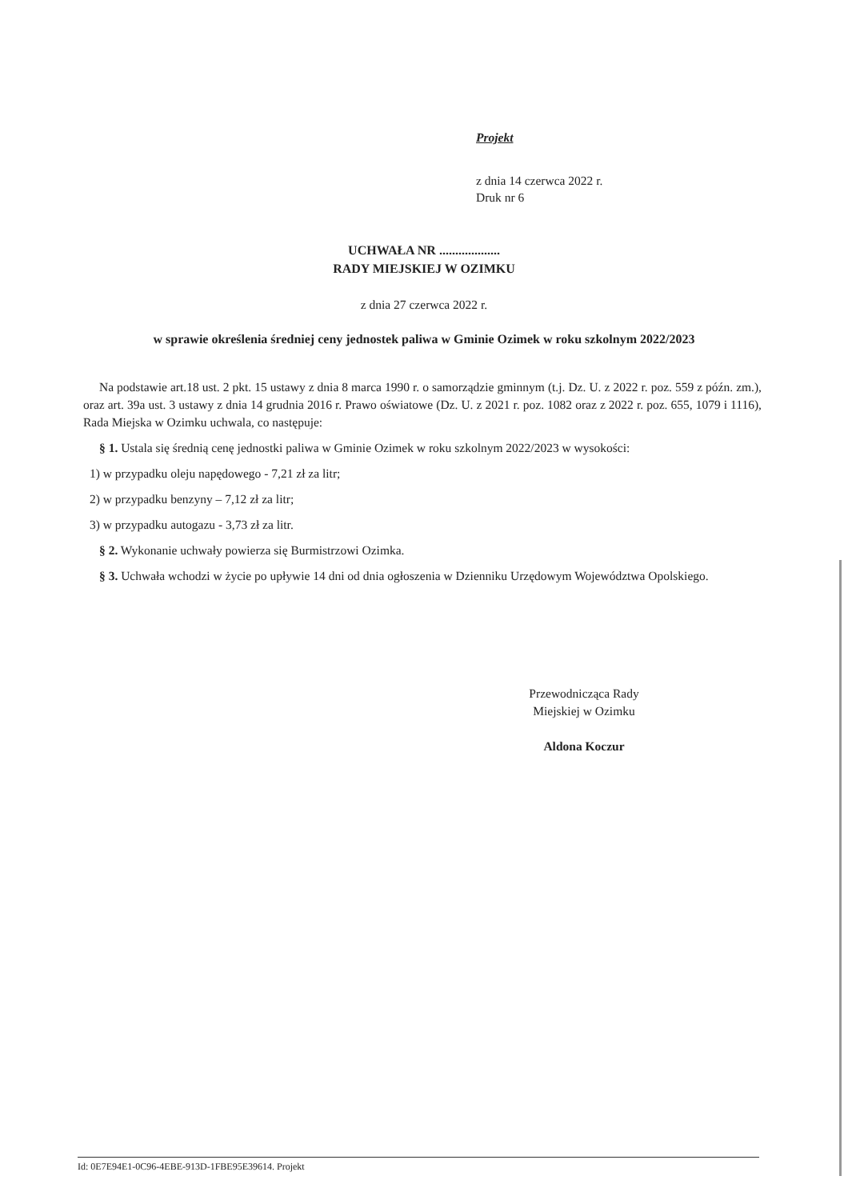Projekt
z dnia 14 czerwca 2022 r.
Druk nr 6
UCHWAŁA NR ...................
RADY MIEJSKIEJ W OZIMKU
z dnia 27 czerwca 2022 r.
w sprawie określenia średniej ceny jednostek paliwa w Gminie Ozimek w roku szkolnym 2022/2023
Na podstawie art.18 ust. 2 pkt. 15 ustawy z dnia 8 marca 1990 r. o samorządzie gminnym (t.j. Dz. U. z 2022 r. poz. 559 z późn. zm.), oraz art. 39a ust. 3 ustawy z dnia 14 grudnia 2016 r. Prawo oświatowe (Dz. U. z 2021 r. poz. 1082 oraz z 2022 r. poz. 655, 1079 i 1116), Rada Miejska w Ozimku uchwala, co następuje:
§ 1. Ustala się średnią cenę jednostki paliwa w Gminie Ozimek w roku szkolnym 2022/2023 w wysokości:
1) w przypadku oleju napędowego - 7,21 zł za litr;
2) w przypadku benzyny – 7,12 zł za litr;
3) w przypadku autogazu - 3,73 zł za litr.
§ 2. Wykonanie uchwały powierza się Burmistrzowi Ozimka.
§ 3. Uchwała wchodzi w życie po upływie 14 dni od dnia ogłoszenia w Dzienniku Urzędowym Województwa Opolskiego.
Przewodnicząca Rady
Miejskiej w Ozimku
Aldona Koczur
Id: 0E7E94E1-0C96-4EBE-913D-1FBE95E39614. Projekt